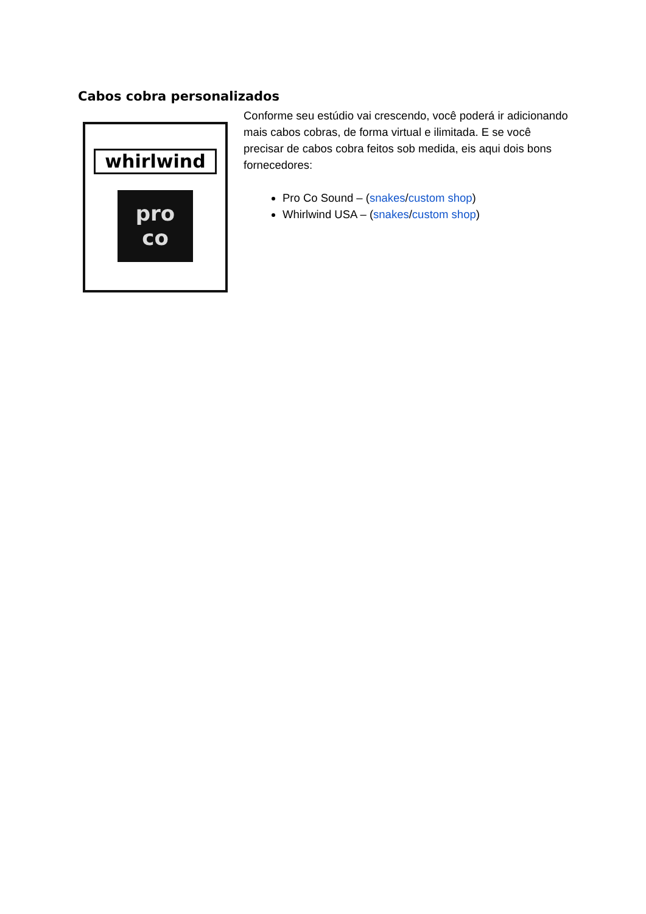Cabos cobra personalizados
whirlwind
pro
co
Conforme seu estúdio vai crescendo, você poderá ir adicionando mais cabos cobras, de forma virtual e ilimitada. E se você precisar de cabos cobra feitos sob medida, eis aqui dois bons fornecedores:
Pro Co Sound – (snakes/custom shop)
Whirlwind USA – (snakes/custom shop)